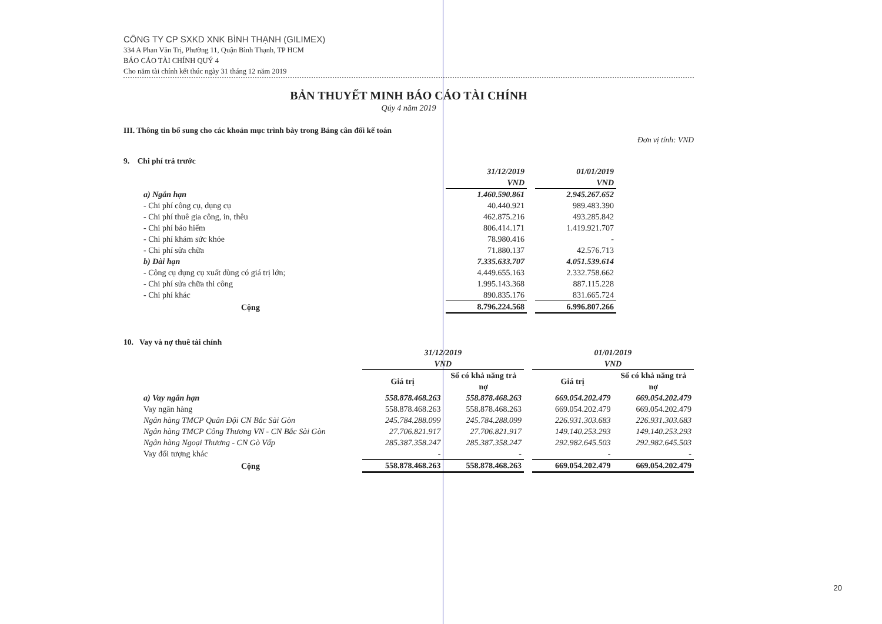CÔNG TY CP SXKD XNK BÌNH THẠNH (GILIMEX)
334 A Phan Văn Trị, Phường 11, Quận Bình Thạnh, TP HCM
BÁO CÁO TÀI CHÍNH QUÝ 4
Cho năm tài chính kết thúc ngày 31 tháng 12 năm 2019
BẢN THUYẾT MINH BÁO CÁO TÀI CHÍNH
Qúy 4 năm 2019
III. Thông tin bổ sung cho các khoản mục trình bày trong Bảng cân đối kế toán
Đơn vị tính: VND
9. Chi phí trả trước
| | 31/12/2019 VND | | 01/01/2019 VND |
| a) Ngắn hạn | 1.460.590.861 | | 2.945.267.652 |
| - Chi phí công cụ, dụng cụ | 40.440.921 | | 989.483.390 |
| - Chi phí thuê gia công, in, thêu | 462.875.216 | | 493.285.842 |
| - Chi phí bảo hiểm | 806.414.171 | | 1.419.921.707 |
| - Chi phí khám sức khỏe | 78.980.416 | | - |
| - Chi phí sửa chữa | 71.880.137 | | 42.576.713 |
| b) Dài hạn | 7.335.633.707 | | 4.051.539.614 |
| - Công cụ dụng cụ xuất dùng có giá trị lớn; | 4.449.655.163 | | 2.332.758.662 |
| - Chi phí sửa chữa thi công | 1.995.143.368 | | 887.115.228 |
| - Chi phí khác | 890.835.176 | | 831.665.724 |
| Cộng | 8.796.224.568 | | 6.996.807.266 |
10. Vay và nợ thuê tài chính
| | 31/12/2019 VND | | | 01/01/2019 VND | |
| | Giá trị | Số có khả năng trả nợ | | Giá trị | Số có khả năng trả nợ |
| a) Vay ngắn hạn | 558.878.468.263 | 558.878.468.263 | | 669.054.202.479 | 669.054.202.479 |
| Vay ngân hàng | 558.878.468.263 | 558.878.468.263 | | 669.054.202.479 | 669.054.202.479 |
| Ngân hàng TMCP Quân Đội CN Bắc Sài Gòn | 245.784.288.099 | 245.784.288.099 | | 226.931.303.683 | 226.931.303.683 |
| Ngân hàng TMCP Công Thương VN - CN Bắc Sài Gòn | 27.706.821.917 | 27.706.821.917 | | 149.140.253.293 | 149.140.253.293 |
| Ngân hàng Ngoại Thương - CN Gò Vấp | 285.387.358.247 | 285.387.358.247 | | 292.982.645.503 | 292.982.645.503 |
| Vay đối tượng khác | - | - | | - | - |
| Cộng | 558.878.468.263 | 558.878.468.263 | | 669.054.202.479 | 669.054.202.479 |
20